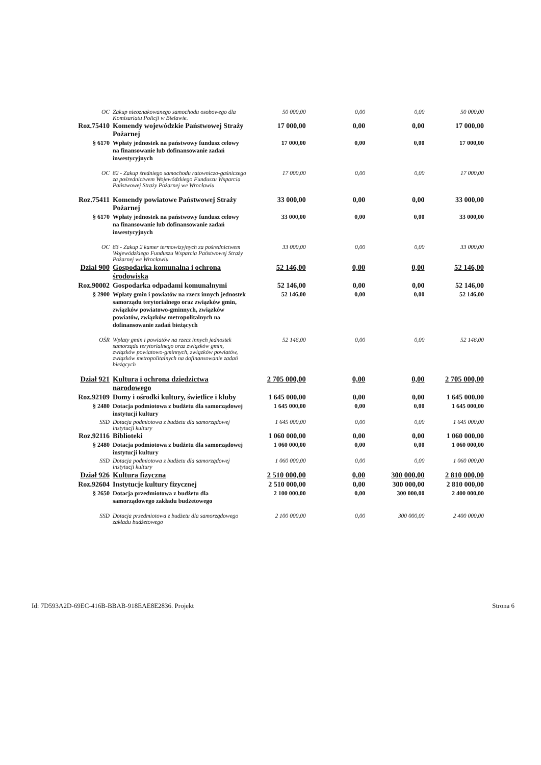| OC | Zakup nieoznakowanego samochodu osobowego dla Komisariatu Policji w Bielawie. | 50 000,00 | 0,00 | 0,00 | 50 000,00 |
| Roz.75410 | Komendy wojewódzkie Państwowej Straży Pożarnej | 17 000,00 | 0,00 | 0,00 | 17 000,00 |
| § 6170 | Wpłaty jednostek na państwowy fundusz celowy na finansowanie lub dofinansowanie zadań inwestycyjnych | 17 000,00 | 0,00 | 0,00 | 17 000,00 |
| OC | 82 - Zakup średniego samochodu ratowniczo-gaśniczego za pośrednictwem Wojewódzkiego Funduszu Wsparcia Państwowej Straży Pożarnej we Wrocławiu | 17 000,00 | 0,00 | 0,00 | 17 000,00 |
| Roz.75411 | Komendy powiatowe Państwowej Straży Pożarnej | 33 000,00 | 0,00 | 0,00 | 33 000,00 |
| § 6170 | Wpłaty jednostek na państwowy fundusz celowy na finansowanie lub dofinansowanie zadań inwestycyjnych | 33 000,00 | 0,00 | 0,00 | 33 000,00 |
| OC | 83 - Zakup 2 kamer termowizyjnych za pośrednictwem Wojewódzkiego Funduszu Wsparcia Państwowej Straży Pożarnej we Wrocławiu | 33 000,00 | 0,00 | 0,00 | 33 000,00 |
| Dział 900 | Gospodarka komunalna i ochrona środowiska | 52 146,00 | 0,00 | 0,00 | 52 146,00 |
| Roz.90002 | Gospodarka odpadami komunalnymi | 52 146,00 | 0,00 | 0,00 | 52 146,00 |
| § 2900 | Wpłaty gmin i powiatów na rzecz innych jednostek samorządu terytorialnego oraz związków gmin, związków powiatowo-gminnych, związków powiatów, związków metropolitalnych na dofinansowanie zadań bieżących | 52 146,00 | 0,00 | 0,00 | 52 146,00 |
| OŚR | Wpłaty gmin i powiatów na rzecz innych jednostek samorządu terytorialnego oraz związków gmin, związków powiatowo-gminnych, związków powiatów, związków metropolitalnych na dofinansowanie zadań bieżących | 52 146,00 | 0,00 | 0,00 | 52 146,00 |
| Dział 921 | Kultura i ochrona dziedzictwa narodowego | 2 705 000,00 | 0,00 | 0,00 | 2 705 000,00 |
| Roz.92109 | Domy i ośrodki kultury, świetlice i kluby | 1 645 000,00 | 0,00 | 0,00 | 1 645 000,00 |
| § 2480 | Dotacja podmiotowa z budżetu dla samorządowej instytucji kultury | 1 645 000,00 | 0,00 | 0,00 | 1 645 000,00 |
| SSD | Dotacja podmiotowa z budżetu dla samorządowej instytucji kultury | 1 645 000,00 | 0,00 | 0,00 | 1 645 000,00 |
| Roz.92116 | Biblioteki | 1 060 000,00 | 0,00 | 0,00 | 1 060 000,00 |
| § 2480 | Dotacja podmiotowa z budżetu dla samorządowej instytucji kultury | 1 060 000,00 | 0,00 | 0,00 | 1 060 000,00 |
| SSD | Dotacja podmiotowa z budżetu dla samorządowej instytucji kultury | 1 060 000,00 | 0,00 | 0,00 | 1 060 000,00 |
| Dział 926 | Kultura fizyczna | 2 510 000,00 | 0,00 | 300 000,00 | 2 810 000,00 |
| Roz.92604 | Instytucje kultury fizycznej | 2 510 000,00 | 0,00 | 300 000,00 | 2 810 000,00 |
| § 2650 | Dotacja przedmiotowa z budżetu dla samorządowego zakładu budżetowego | 2 100 000,00 | 0,00 | 300 000,00 | 2 400 000,00 |
| SSD | Dotacja przedmiotowa z budżetu dla samorządowego zakładu budżetowego | 2 100 000,00 | 0,00 | 300 000,00 | 2 400 000,00 |
Id: 7D593A2D-69EC-416B-BBAB-918EAE8E2836. Projekt Strona 6